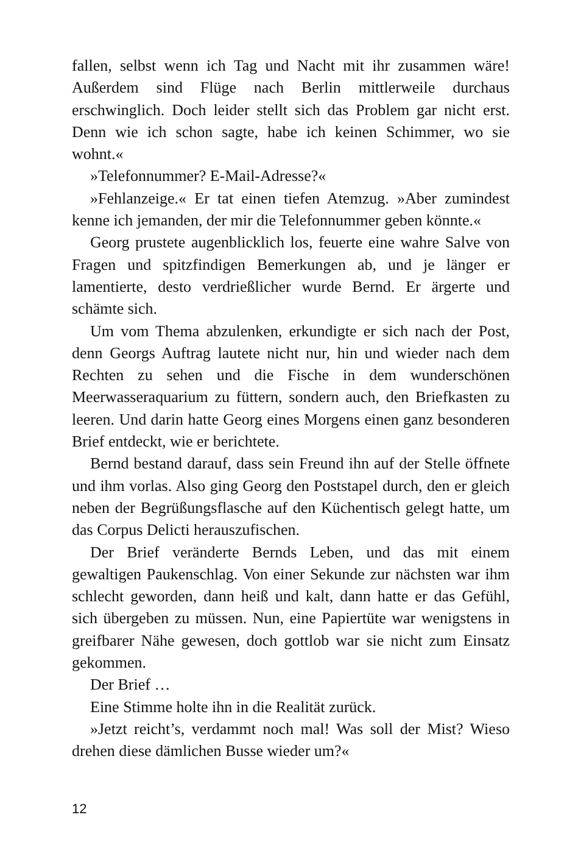fallen, selbst wenn ich Tag und Nacht mit ihr zusammen wäre! Außerdem sind Flüge nach Berlin mittlerweile durchaus erschwinglich. Doch leider stellt sich das Problem gar nicht erst. Denn wie ich schon sagte, habe ich keinen Schimmer, wo sie wohnt.«
»Telefonnummer? E-Mail-Adresse?«
»Fehlanzeige.« Er tat einen tiefen Atemzug. »Aber zumindest kenne ich jemanden, der mir die Telefonnummer geben könnte.«
Georg prustete augenblicklich los, feuerte eine wahre Salve von Fragen und spitzfindigen Bemerkungen ab, und je länger er lamentierte, desto verdrießlicher wurde Bernd. Er ärgerte und schämte sich.
Um vom Thema abzulenken, erkundigte er sich nach der Post, denn Georgs Auftrag lautete nicht nur, hin und wieder nach dem Rechten zu sehen und die Fische in dem wunderschönen Meerwasseraquarium zu füttern, sondern auch, den Briefkasten zu leeren. Und darin hatte Georg eines Morgens einen ganz besonderen Brief entdeckt, wie er berichtete.
Bernd bestand darauf, dass sein Freund ihn auf der Stelle öffnete und ihm vorlas. Also ging Georg den Poststapel durch, den er gleich neben der Begrüßungsflasche auf den Küchentisch gelegt hatte, um das Corpus Delicti herauszufischen.
Der Brief veränderte Bernds Leben, und das mit einem gewaltigen Paukenschlag. Von einer Sekunde zur nächsten war ihm schlecht geworden, dann heiß und kalt, dann hatte er das Gefühl, sich übergeben zu müssen. Nun, eine Papiertüte war wenigstens in greifbarer Nähe gewesen, doch gottlob war sie nicht zum Einsatz gekommen.
Der Brief …
Eine Stimme holte ihn in die Realität zurück.
»Jetzt reicht’s, verdammt noch mal! Was soll der Mist? Wieso drehen diese dämlichen Busse wieder um?«
12